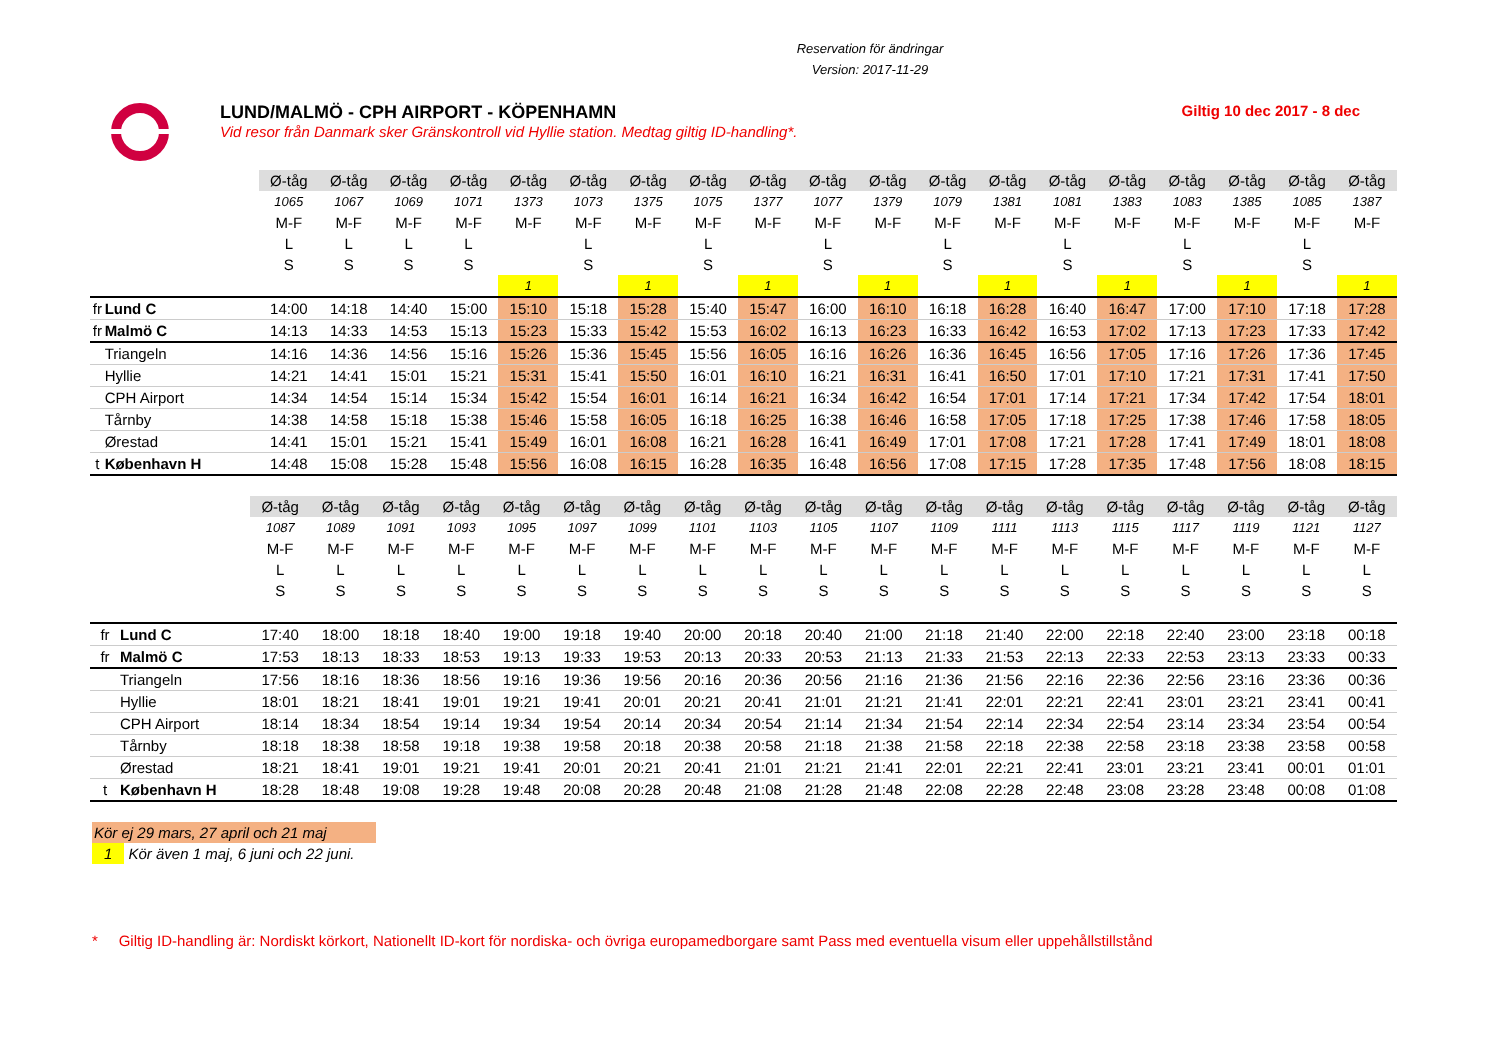Reservation för ändringar
Version: 2017-11-29
LUND/MALMÖ - CPH AIRPORT - KÖPENHAMN
Vid resor från Danmark sker Gränskontroll vid Hyllie station. Medtag giltig ID-handling*.
Giltig 10 dec 2017 - 8 dec
| | | Ø-tåg | Ø-tåg | Ø-tåg | Ø-tåg | Ø-tåg | Ø-tåg | Ø-tåg | Ø-tåg | Ø-tåg | Ø-tåg | Ø-tåg | Ø-tåg | Ø-tåg | Ø-tåg | Ø-tåg | Ø-tåg | Ø-tåg | Ø-tåg | Ø-tåg |
| | | 1065 | 1067 | 1069 | 1071 | 1373 | 1073 | 1375 | 1075 | 1377 | 1077 | 1379 | 1079 | 1381 | 1081 | 1383 | 1083 | 1385 | 1085 | 1387 |
| | | M-F | M-F | M-F | M-F | M-F | M-F | M-F | M-F | M-F | M-F | M-F | M-F | M-F | M-F | M-F | M-F | M-F | M-F | M-F |
| | | L | L | L | L | | L | | L | | L | | L | | L | | L | | L | |
| | | S | S | S | S | | S | | S | | S | | S | | S | | S | | S | |
| | | | | | | 1 | | 1 | | 1 | | 1 | | 1 | | 1 | | 1 | | 1 |
| fr | Lund C | 14:00 | 14:18 | 14:40 | 15:00 | 15:10 | 15:18 | 15:28 | 15:40 | 15:47 | 16:00 | 16:10 | 16:18 | 16:28 | 16:40 | 16:47 | 17:00 | 17:10 | 17:18 | 17:28 |
| fr | Malmö C | 14:13 | 14:33 | 14:53 | 15:13 | 15:23 | 15:33 | 15:42 | 15:53 | 16:02 | 16:13 | 16:23 | 16:33 | 16:42 | 16:53 | 17:02 | 17:13 | 17:23 | 17:33 | 17:42 |
| | Triangeln | 14:16 | 14:36 | 14:56 | 15:16 | 15:26 | 15:36 | 15:45 | 15:56 | 16:05 | 16:16 | 16:26 | 16:36 | 16:45 | 16:56 | 17:05 | 17:16 | 17:26 | 17:36 | 17:45 |
| | Hyllie | 14:21 | 14:41 | 15:01 | 15:21 | 15:31 | 15:41 | 15:50 | 16:01 | 16:10 | 16:21 | 16:31 | 16:41 | 16:50 | 17:01 | 17:10 | 17:21 | 17:31 | 17:41 | 17:50 |
| | CPH Airport | 14:34 | 14:54 | 15:14 | 15:34 | 15:42 | 15:54 | 16:01 | 16:14 | 16:21 | 16:34 | 16:42 | 16:54 | 17:01 | 17:14 | 17:21 | 17:34 | 17:42 | 17:54 | 18:01 |
| | Tårnby | 14:38 | 14:58 | 15:18 | 15:38 | 15:46 | 15:58 | 16:05 | 16:18 | 16:25 | 16:38 | 16:46 | 16:58 | 17:05 | 17:18 | 17:25 | 17:38 | 17:46 | 17:58 | 18:05 |
| | Ørestad | 14:41 | 15:01 | 15:21 | 15:41 | 15:49 | 16:01 | 16:08 | 16:21 | 16:28 | 16:41 | 16:49 | 17:01 | 17:08 | 17:21 | 17:28 | 17:41 | 17:49 | 18:01 | 18:08 |
| t | København H | 14:48 | 15:08 | 15:28 | 15:48 | 15:56 | 16:08 | 16:15 | 16:28 | 16:35 | 16:48 | 16:56 | 17:08 | 17:15 | 17:28 | 17:35 | 17:48 | 17:56 | 18:08 | 18:15 |
| | | Ø-tåg | Ø-tåg | Ø-tåg | Ø-tåg | Ø-tåg | Ø-tåg | Ø-tåg | Ø-tåg | Ø-tåg | Ø-tåg | Ø-tåg | Ø-tåg | Ø-tåg | Ø-tåg | Ø-tåg | Ø-tåg | Ø-tåg | Ø-tåg | Ø-tåg |
| | | 1087 | 1089 | 1091 | 1093 | 1095 | 1097 | 1099 | 1101 | 1103 | 1105 | 1107 | 1109 | 1111 | 1113 | 1115 | 1117 | 1119 | 1121 | 1127 |
| | | M-F | M-F | M-F | M-F | M-F | M-F | M-F | M-F | M-F | M-F | M-F | M-F | M-F | M-F | M-F | M-F | M-F | M-F | M-F |
| | | L | L | L | L | L | L | L | L | L | L | L | L | L | L | L | L | L | L | L |
| | | S | S | S | S | S | S | S | S | S | S | S | S | S | S | S | S | S | S | S |
| fr | Lund C | 17:40 | 18:00 | 18:18 | 18:40 | 19:00 | 19:18 | 19:40 | 20:00 | 20:18 | 20:40 | 21:00 | 21:18 | 21:40 | 22:00 | 22:18 | 22:40 | 23:00 | 23:18 | 00:18 |
| fr | Malmö C | 17:53 | 18:13 | 18:33 | 18:53 | 19:13 | 19:33 | 19:53 | 20:13 | 20:33 | 20:53 | 21:13 | 21:33 | 21:53 | 22:13 | 22:33 | 22:53 | 23:13 | 23:33 | 00:33 |
| | Triangeln | 17:56 | 18:16 | 18:36 | 18:56 | 19:16 | 19:36 | 19:56 | 20:16 | 20:36 | 20:56 | 21:16 | 21:36 | 21:56 | 22:16 | 22:36 | 22:56 | 23:16 | 23:36 | 00:36 |
| | Hyllie | 18:01 | 18:21 | 18:41 | 19:01 | 19:21 | 19:41 | 20:01 | 20:21 | 20:41 | 21:01 | 21:21 | 21:41 | 22:01 | 22:21 | 22:41 | 23:01 | 23:21 | 23:41 | 00:41 |
| | CPH Airport | 18:14 | 18:34 | 18:54 | 19:14 | 19:34 | 19:54 | 20:14 | 20:34 | 20:54 | 21:14 | 21:34 | 21:54 | 22:14 | 22:34 | 22:54 | 23:14 | 23:34 | 23:54 | 00:54 |
| | Tårnby | 18:18 | 18:38 | 18:58 | 19:18 | 19:38 | 19:58 | 20:18 | 20:38 | 20:58 | 21:18 | 21:38 | 21:58 | 22:18 | 22:38 | 22:58 | 23:18 | 23:38 | 23:58 | 00:58 |
| | Ørestad | 18:21 | 18:41 | 19:01 | 19:21 | 19:41 | 20:01 | 20:21 | 20:41 | 21:01 | 21:21 | 21:41 | 22:01 | 22:21 | 22:41 | 23:01 | 23:21 | 23:41 | 00:01 | 01:01 |
| t | København H | 18:28 | 18:48 | 19:08 | 19:28 | 19:48 | 20:08 | 20:28 | 20:48 | 21:08 | 21:28 | 21:48 | 22:08 | 22:28 | 22:48 | 23:08 | 23:28 | 23:48 | 00:08 | 01:08 |
Kör ej 29 mars, 27 april och 21 maj
1 Kör även 1 maj, 6 juni och 22 juni.
* Giltig ID-handling är: Nordiskt körkort, Nationellt ID-kort för nordiska- och övriga europamedborgare samt Pass med eventuella visum eller uppehållstillstånd